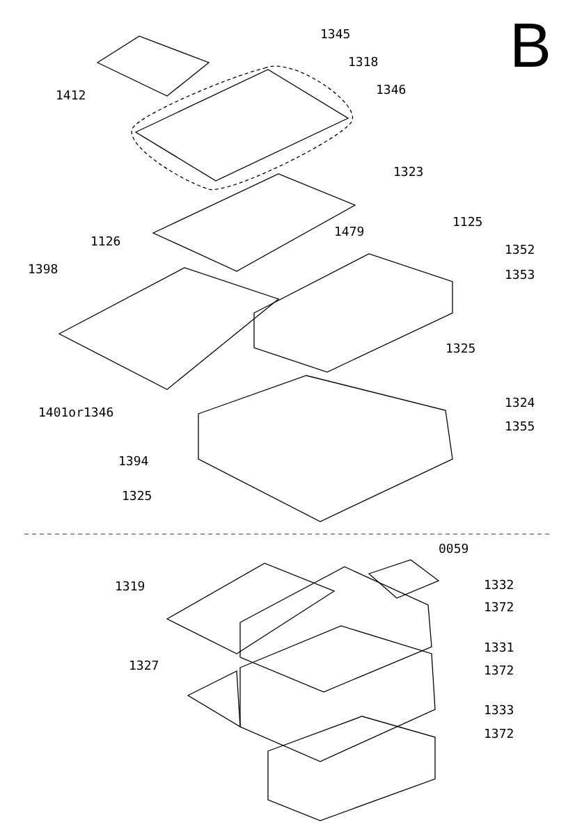B
1345
1318
1412 1346
1323
1125
1126
1479
1352
1398 1353
1325
1401or1346
1324
1355
1394
1325
0059
1319 1332
1372
1331
1327 1372
1333
1372